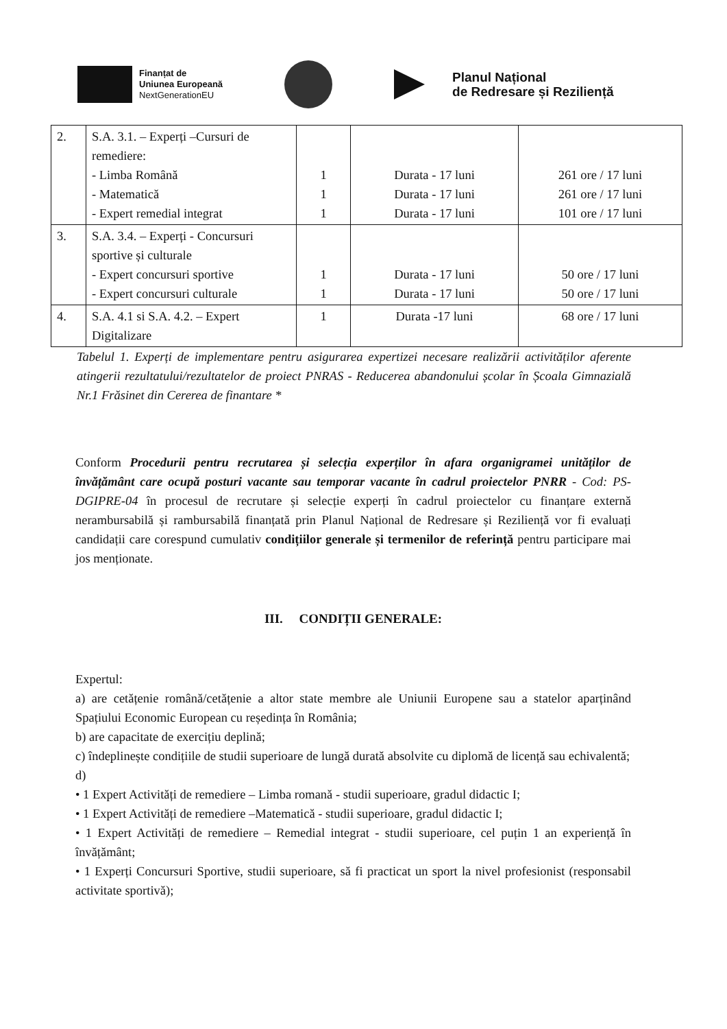Finanțat de
Uniunea Europeană
NextGenerationEU
Planul Național
de Redresare și Reziliență
| 2. | S.A. 3.1. – Experți –Cursuri de remediere: - Limba Română - Matematică - Expert remedial integrat | 1 1 1 | Durata - 17 luni Durata - 17 luni Durata - 17 luni | 261 ore / 17 luni 261 ore / 17 luni 101 ore / 17 luni |
| 3. | S.A. 3.4. – Experți - Concursuri sportive și culturale - Expert concursuri sportive - Expert concursuri culturale | 1 1 | Durata - 17 luni Durata - 17 luni | 50 ore / 17 luni 50 ore / 17 luni |
| 4. | S.A. 4.1 si S.A. 4.2. – Expert Digitalizare | 1 | Durata -17 luni | 68 ore / 17 luni |
Tabelul 1. Experți de implementare pentru asigurarea expertizei necesare realizării activităților aferente atingerii rezultatului/rezultatelor de proiect PNRAS - Reducerea abandonului școlar în Școala Gimnazială Nr.1 Frăsinet din Cererea de finantare *
Conform Procedurii pentru recrutarea și selecția experților în afara organigramei unităților de învățământ care ocupă posturi vacante sau temporar vacante în cadrul proiectelor PNRR - Cod: PS-DGIPRE-04 în procesul de recrutare și selecție experți în cadrul proiectelor cu finanțare externă nerambursabilă și rambursabilă finanțată prin Planul Național de Redresare și Reziliență vor fi evaluați candidații care corespund cumulativ condițiilor generale și termenilor de referință pentru participare mai jos menționate.
III. CONDIȚII GENERALE:
Expertul:
a) are cetățenie română/cetățenie a altor state membre ale Uniunii Europene sau a statelor aparținând Spațiului Economic European cu reședința în România;
b) are capacitate de exercițiu deplină;
c) îndeplinește condițiile de studii superioare de lungă durată absolvite cu diplomă de licență sau echivalentă;
d)
• 1 Expert Activități de remediere – Limba romană - studii superioare, gradul didactic I;
• 1 Expert Activități de remediere –Matematică - studii superioare, gradul didactic I;
• 1 Expert Activități de remediere – Remedial integrat - studii superioare, cel puțin 1 an experiență în învățământ;
• 1 Experți Concursuri Sportive, studii superioare, să fi practicat un sport la nivel profesionist (responsabil activitate sportivă);